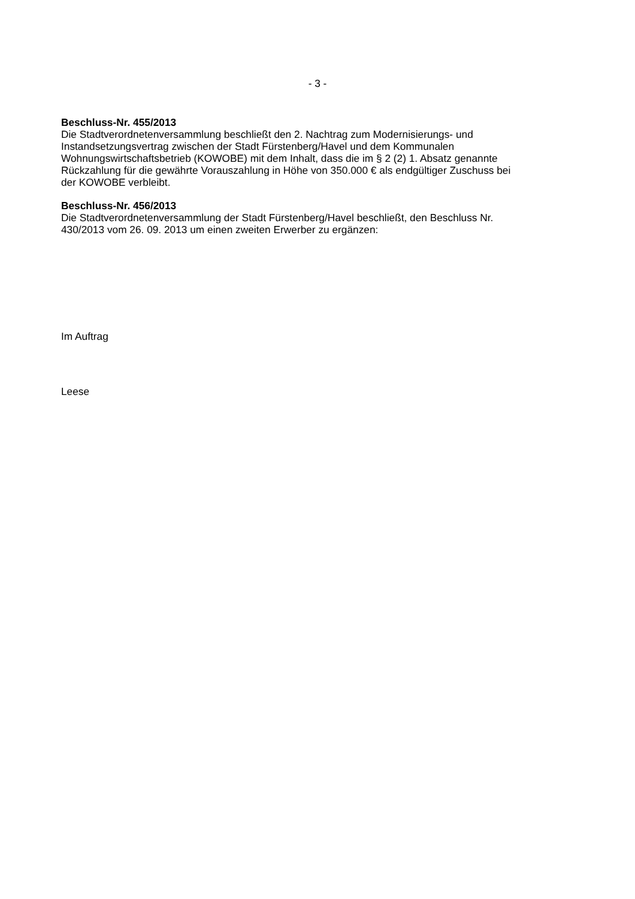- 3 -
Beschluss-Nr. 455/2013
Die Stadtverordnetenversammlung beschließt den 2. Nachtrag zum Modernisierungs- und
Instandsetzungsvertrag zwischen der Stadt Fürstenberg/Havel und dem Kommunalen
Wohnungswirtschaftsbetrieb (KOWOBE) mit dem Inhalt, dass die im § 2 (2) 1. Absatz genannte
Rückzahlung für die gewährte Vorauszahlung in Höhe von 350.000 € als endgültiger Zuschuss bei
der KOWOBE verbleibt.
Beschluss-Nr. 456/2013
Die Stadtverordnetenversammlung der Stadt Fürstenberg/Havel beschließt, den Beschluss Nr.
430/2013 vom 26. 09. 2013 um einen zweiten Erwerber zu ergänzen:
Im Auftrag
Leese